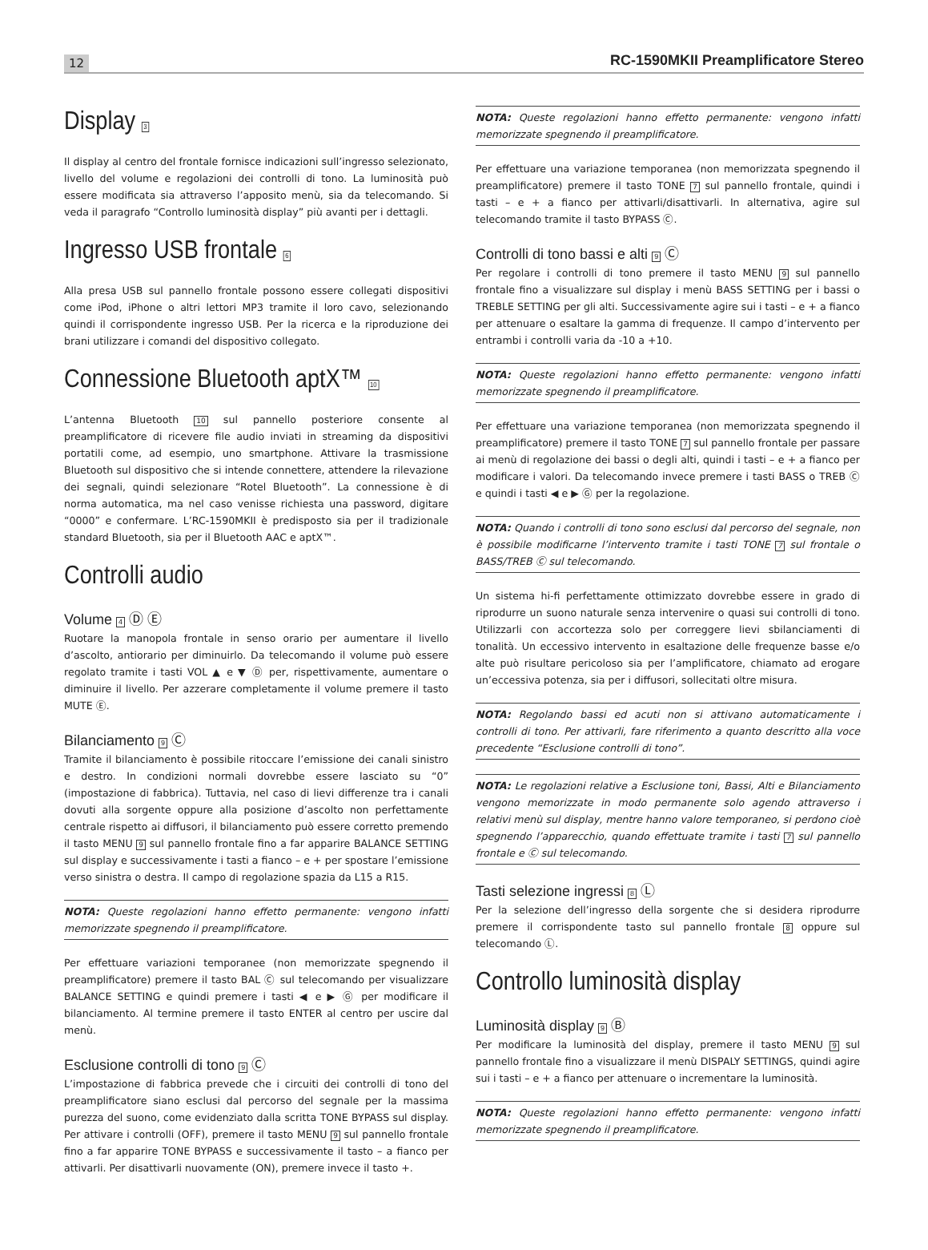12 RC-1590MKII Preamplificatore Stereo
Display 3
Il display al centro del frontale fornisce indicazioni sull’ingresso selezionato, livello del volume e regolazioni dei controlli di tono. La luminosità può essere modificata sia attraverso l’apposito menù, sia da telecomando. Si veda il paragrafo “Controllo luminosità display” più avanti per i dettagli.
Ingresso USB frontale 6
Alla presa USB sul pannello frontale possono essere collegati dispositivi come iPod, iPhone o altri lettori MP3 tramite il loro cavo, selezionando quindi il corrispondente ingresso USB. Per la ricerca e la riproduzione dei brani utilizzare i comandi del dispositivo collegato.
Connessione Bluetooth aptX™ 10
L’antenna Bluetooth 10 sul pannello posteriore consente al preamplificatore di ricevere file audio inviati in streaming da dispositivi portatili come, ad esempio, uno smartphone. Attivare la trasmissione Bluetooth sul dispositivo che si intende connettere, attendere la rilevazione dei segnali, quindi selezionare “Rotel Bluetooth”. La connessione è di norma automatica, ma nel caso venisse richiesta una password, digitare “0000” e confermare. L’RC-1590MKII è predisposto sia per il tradizionale standard Bluetooth, sia per il Bluetooth AAC e aptX™.
Controlli audio
Volume 4 Ⓓ Ⓔ
Ruotare la manopola frontale in senso orario per aumentare il livello d’ascolto, antiorario per diminuirlo. Da telecomando il volume può essere regolato tramite i tasti VOL ▲ e ▼ Ⓓ per, rispettivamente, aumentare o diminuire il livello. Per azzerare completamente il volume premere il tasto MUTE Ⓔ.
Bilanciamento 9 Ⓒ
Tramite il bilanciamento è possibile ritoccare l’emissione dei canali sinistro e destro. In condizioni normali dovrebbe essere lasciato su “0” (impostazione di fabbrica). Tuttavia, nel caso di lievi differenze tra i canali dovuti alla sorgente oppure alla posizione d’ascolto non perfettamente centrale rispetto ai diffusori, il bilanciamento può essere corretto premendo il tasto MENU 9 sul pannello frontale fino a far apparire BALANCE SETTING sul display e successivamente i tasti a fianco – e + per spostare l’emissione verso sinistra o destra. Il campo di regolazione spazia da L15 a R15.
NOTA: Queste regolazioni hanno effetto permanente: vengono infatti memorizzate spegnendo il preamplificatore.
Per effettuare variazioni temporanee (non memorizzate spegnendo il preamplificatore) premere il tasto BAL Ⓒ sul telecomando per visualizzare BALANCE SETTING e quindi premere i tasti ◀ e ▶ Ⓖ per modificare il bilanciamento. Al termine premere il tasto ENTER al centro per uscire dal menù.
Esclusione controlli di tono 9 Ⓒ
L’impostazione di fabbrica prevede che i circuiti dei controlli di tono del preamplificatore siano esclusi dal percorso del segnale per la massima purezza del suono, come evidenziato dalla scritta TONE BYPASS sul display. Per attivare i controlli (OFF), premere il tasto MENU 9 sul pannello frontale fino a far apparire TONE BYPASS e successivamente il tasto – a fianco per attivarli. Per disattivarli nuovamente (ON), premere invece il tasto +.
NOTA: Queste regolazioni hanno effetto permanente: vengono infatti memorizzate spegnendo il preamplificatore.
Per effettuare una variazione temporanea (non memorizzata spegnendo il preamplificatore) premere il tasto TONE 7 sul pannello frontale, quindi i tasti – e + a fianco per attivarli/disattivarli. In alternativa, agire sul telecomando tramite il tasto BYPASS Ⓒ.
Controlli di tono bassi e alti 9 Ⓒ
Per regolare i controlli di tono premere il tasto MENU 9 sul pannello frontale fino a visualizzare sul display i menù BASS SETTING per i bassi o TREBLE SETTING per gli alti. Successivamente agire sui i tasti – e + a fianco per attenuare o esaltare la gamma di frequenze. Il campo d’intervento per entrambi i controlli varia da -10 a +10.
NOTA: Queste regolazioni hanno effetto permanente: vengono infatti memorizzate spegnendo il preamplificatore.
Per effettuare una variazione temporanea (non memorizzata spegnendo il preamplificatore) premere il tasto TONE 7 sul pannello frontale per passare ai menù di regolazione dei bassi o degli alti, quindi i tasti – e + a fianco per modificare i valori. Da telecomando invece premere i tasti BASS o TREB Ⓒ e quindi i tasti ◀ e ▶ Ⓖ per la regolazione.
NOTA: Quando i controlli di tono sono esclusi dal percorso del segnale, non è possibile modificarne l’intervento tramite i tasti TONE 7 sul frontale o BASS/TREB Ⓒ sul telecomando.
Un sistema hi-fi perfettamente ottimizzato dovrebbe essere in grado di riprodurre un suono naturale senza intervenire o quasi sui controlli di tono. Utilizzarli con accortezza solo per correggere lievi sbilanciamenti di tonalità. Un eccessivo intervento in esaltazione delle frequenze basse e/o alte può risultare pericoloso sia per l’amplificatore, chiamato ad erogare un’eccessiva potenza, sia per i diffusori, sollecitati oltre misura.
NOTA: Regolando bassi ed acuti non si attivano automaticamente i controlli di tono. Per attivarli, fare riferimento a quanto descritto alla voce precedente “Esclusione controlli di tono”.
NOTA: Le regolazioni relative a Esclusione toni, Bassi, Alti e Bilanciamento vengono memorizzate in modo permanente solo agendo attraverso i relativi menù sul display, mentre hanno valore temporaneo, si perdono cioè spegnendo l’apparecchio, quando effettuate tramite i tasti 7 sul pannello frontale e Ⓒ sul telecomando.
Tasti selezione ingressi 8 Ⓛ
Per la selezione dell’ingresso della sorgente che si desidera riprodurre premere il corrispondente tasto sul pannello frontale 8 oppure sul telecomando Ⓛ.
Controllo luminosità display
Luminosità display 9 Ⓑ
Per modificare la luminosità del display, premere il tasto MENU 9 sul pannello frontale fino a visualizzare il menù DISPALY SETTINGS, quindi agire sui i tasti – e + a fianco per attenuare o incrementare la luminosità.
NOTA: Queste regolazioni hanno effetto permanente: vengono infatti memorizzate spegnendo il preamplificatore.